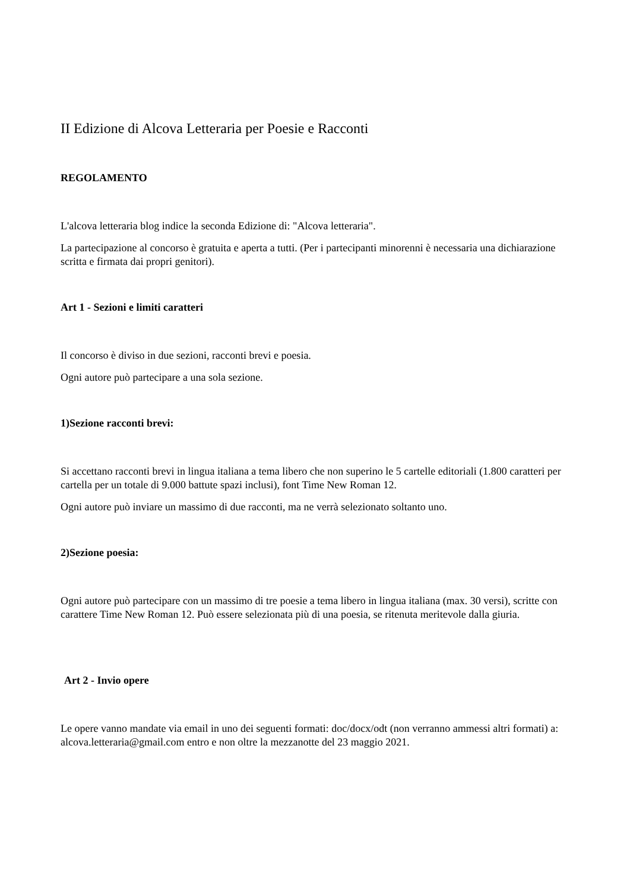II Edizione di Alcova Letteraria per Poesie e Racconti
REGOLAMENTO
L'alcova letteraria blog indice la seconda Edizione di: "Alcova letteraria".
La partecipazione al concorso è gratuita e aperta a tutti. (Per i partecipanti minorenni è necessaria una dichiarazione scritta e firmata dai propri genitori).
Art 1 - Sezioni e limiti caratteri
Il concorso è diviso in due sezioni, racconti brevi e poesia.
Ogni autore può partecipare a una sola sezione.
1)Sezione racconti brevi:
Si accettano racconti brevi in lingua italiana a tema libero che non superino le 5 cartelle editoriali (1.800 caratteri per cartella per un totale di 9.000 battute spazi inclusi), font Time New Roman 12.
Ogni autore può inviare un massimo di due racconti, ma ne verrà selezionato soltanto uno.
2)Sezione poesia:
Ogni autore può partecipare con un massimo di tre poesie a tema libero in lingua italiana (max. 30 versi), scritte con carattere Time New Roman 12. Può essere selezionata più di una poesia, se ritenuta meritevole dalla giuria.
Art 2 - Invio opere
Le opere vanno mandate via email in uno dei seguenti formati: doc/docx/odt (non verranno ammessi altri formati) a: alcova.letteraria@gmail.com entro e non oltre la mezzanotte del 23 maggio 2021.